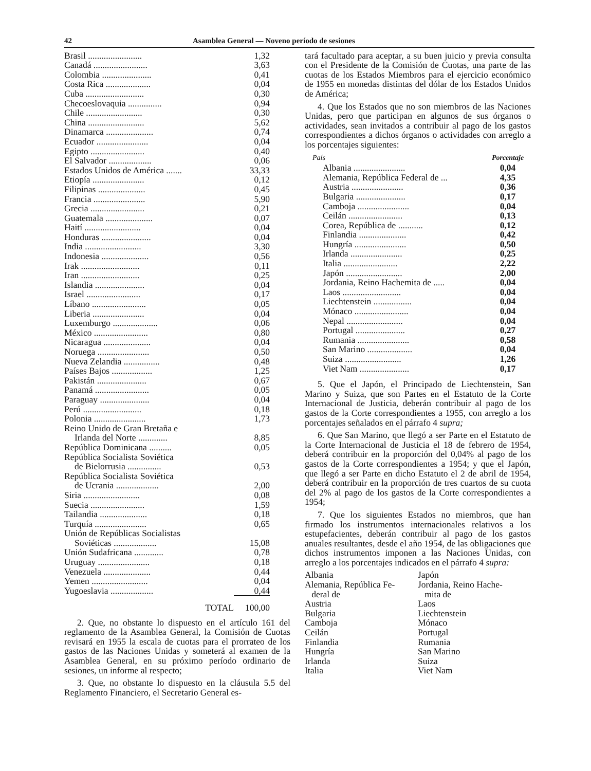42 Asamblea General — Noveno período de sesiones
| Brasil ........................ | 1,32 |
| Canadá ........................ | 3,63 |
| Colombia ...................... | 0,41 |
| Costa Rica .................... | 0,04 |
| Cuba .......................... | 0,30 |
| Checoeslovaquia ............... | 0,94 |
| Chile ......................... | 0,30 |
| China ......................... | 5,62 |
| Dinamarca ..................... | 0,74 |
| Ecuador ....................... | 0,04 |
| Egipto ........................ | 0,40 |
| El Salvador ................... | 0,06 |
| Estados Unidos de América ....... | 33,33 |
| Etiopía ....................... | 0,12 |
| Filipinas ..................... | 0,45 |
| Francia ....................... | 5,90 |
| Grecia ........................ | 0,21 |
| Guatemala ..................... | 0,07 |
| Haití ......................... | 0,04 |
| Honduras ...................... | 0,04 |
| India ......................... | 3,30 |
| Indonesia ..................... | 0,56 |
| Irak .......................... | 0,11 |
| Iran .......................... | 0,25 |
| Islandia ...................... | 0,04 |
| Israel ........................ | 0,17 |
| Líbano ........................ | 0,05 |
| Liberia ....................... | 0,04 |
| Luxemburgo .................... | 0,06 |
| México ........................ | 0,80 |
| Nicaragua ..................... | 0,04 |
| Noruega ....................... | 0,50 |
| Nueva Zelandia ................ | 0,48 |
| Países Bajos .................. | 1,25 |
| Pakistán ...................... | 0,67 |
| Panamá ........................ | 0,05 |
| Paraguay ...................... | 0,04 |
| Perú .......................... | 0,18 |
| Polonia ....................... | 1,73 |
| Reino Unido de Gran Bretaña e Irlanda del Norte ............. | 8,85 |
| República Dominicana .......... | 0,05 |
| República Socialista Soviética de Bielorrusia ............... | 0,53 |
| República Socialista Soviética de Ucrania ................... | 2,00 |
| Siria ......................... | 0,08 |
| Suecia ........................ | 1,59 |
| Tailandia ..................... | 0,18 |
| Turquía ....................... | 0,65 |
| Unión de Repúblicas Socialistas Soviéticas ................... | 15,08 |
| Unión Sudafricana ............. | 0,78 |
| Uruguay ....................... | 0,18 |
| Venezuela ..................... | 0,44 |
| Yemen ......................... | 0,04 |
| Yugoeslavia ................... | 0,44 |
| TOTAL | 100,00 |
2. Que, no obstante lo dispuesto en el artículo 161 del reglamento de la Asamblea General, la Comisión de Cuotas revisará en 1955 la escala de cuotas para el prorrateo de los gastos de las Naciones Unidas y someterá al examen de la Asamblea General, en su próximo período ordinario de sesiones, un informe al respecto;
3. Que, no obstante lo dispuesto en la cláusula 5.5 del Reglamento Financiero, el Secretario General es-
tará facultado para aceptar, a su buen juicio y previa consulta con el Presidente de la Comisión de Cuotas, una parte de las cuotas de los Estados Miembros para el ejercicio económico de 1955 en monedas distintas del dólar de los Estados Unidos de América;
4. Que los Estados que no son miembros de las Naciones Unidas, pero que participan en algunos de sus órganos o actividades, sean invitados a contribuir al pago de los gastos correspondientes a dichos órganos o actividades con arreglo a los porcentajes siguientes:
| País | Porcentaje |
| --- | --- |
| Albania ....................... | 0,04 |
| Alemania, República Federal de ... | 4,35 |
| Austria ....................... | 0,36 |
| Bulgaria ...................... | 0,17 |
| Camboja ....................... | 0,04 |
| Ceilán ........................ | 0,13 |
| Corea, República de ........... | 0,12 |
| Finlandia ..................... | 0,42 |
| Hungría ....................... | 0,50 |
| Irlanda ....................... | 0,25 |
| Italia ........................ | 2,22 |
| Japón ......................... | 2,00 |
| Jordania, Reino Hachemita de ..... | 0,04 |
| Laos .......................... | 0,04 |
| Liechtenstein ................. | 0,04 |
| Mónaco ........................ | 0,04 |
| Nepal ......................... | 0,04 |
| Portugal ...................... | 0,27 |
| Rumania ....................... | 0,58 |
| San Marino .................... | 0,04 |
| Suiza ......................... | 1,26 |
| Viet Nam ...................... | 0,17 |
5. Que el Japón, el Principado de Liechtenstein, San Marino y Suiza, que son Partes en el Estatuto de la Corte Internacional de Justicia, deberán contribuir al pago de los gastos de la Corte correspondientes a 1955, con arreglo a los porcentajes señalados en el párrafo 4 supra;
6. Que San Marino, que llegó a ser Parte en el Estatuto de la Corte Internacional de Justicia el 18 de febrero de 1954, deberá contribuir en la proporción del 0,04% al pago de los gastos de la Corte correspondientes a 1954; y que el Japón, que llegó a ser Parte en dicho Estatuto el 2 de abril de 1954, deberá contribuir en la proporción de tres cuartos de su cuota del 2% al pago de los gastos de la Corte correspondientes a 1954;
7. Que los siguientes Estados no miembros, que han firmado los instrumentos internacionales relativos a los estupefacientes, deberán contribuir al pago de los gastos anuales resultantes, desde el año 1954, de las obligaciones que dichos instrumentos imponen a las Naciones Unidas, con arreglo a los porcentajes indicados en el párrafo 4 supra:
Albania
Alemania, República Fe-
deral de
Austria
Bulgaria
Camboja
Ceilán
Finlandia
Hungría
Irlanda
Italia
Japón
Jordania, Reino Hache-
mita de
Laos
Liechtenstein
Mónaco
Portugal
Rumania
San Marino
Suiza
Viet Nam